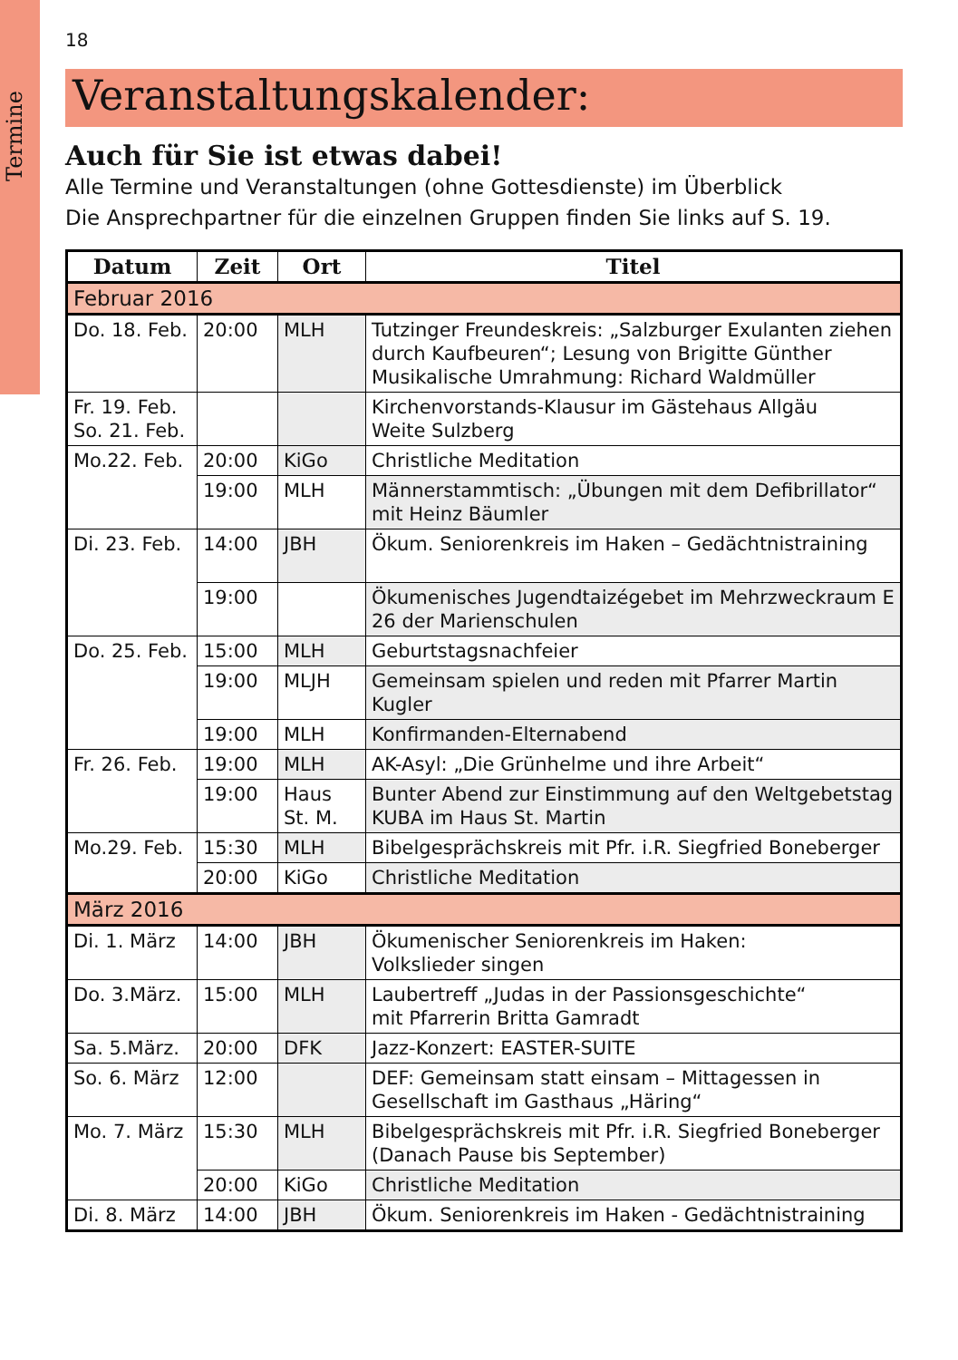Termine
18
Veranstaltungskalender:
Auch für Sie ist etwas dabei!
Alle Termine und Veranstaltungen (ohne Gottesdienste) im Überblick
Die Ansprechpartner für die einzelnen Gruppen finden Sie links auf S. 19.
| Datum | Zeit | Ort | Titel |
| --- | --- | --- | --- |
| Februar 2016 | | | |
| Do. 18. Feb. | 20:00 | MLH | Tutzinger Freundeskreis: „Salzburger Exulanten ziehen durch Kaufbeuren“; Lesung von Brigitte Günther Musikalische Umrahmung: Richard Waldmüller |
| Fr. 19. Feb. So. 21. Feb. | | | Kirchenvorstands-Klausur im Gästehaus Allgäu Weite Sulzberg |
| Mo.22. Feb. | 20:00 | KiGo | Christliche Meditation |
| | 19:00 | MLH | Männerstammtisch: „Übungen mit dem Defibrillator“ mit Heinz Bäumler |
| Di. 23. Feb. | 14:00 | JBH | Ökum. Seniorenkreis im Haken – Gedächtnistraining |
| | 19:00 | | Ökumenisches Jugendtaizégebet im Mehrzweckraum E 26 der Marienschulen |
| Do. 25. Feb. | 15:00 | MLH | Geburtstagsnachfeier |
| | 19:00 | MLJH | Gemeinsam spielen und reden mit Pfarrer Martin Kugler |
| | 19:00 | MLH | Konfirmanden-Elternabend |
| Fr. 26. Feb. | 19:00 | MLH | AK-Asyl: „Die Grünhelme und ihre Arbeit“ |
| | 19:00 | Haus St. M. | Bunter Abend zur Einstimmung auf den Weltgebetstag KUBA im Haus St. Martin |
| Mo.29. Feb. | 15:30 | MLH | Bibelgesprächskreis mit Pfr. i.R. Siegfried Boneberger |
| | 20:00 | KiGo | Christliche Meditation |
| März 2016 | | | |
| Di. 1. März | 14:00 | JBH | Ökumenischer Seniorenkreis im Haken: Volkslieder singen |
| Do. 3.März. | 15:00 | MLH | Laubertreff „Judas in der Passionsgeschichte“ mit Pfarrerin Britta Gamradt |
| Sa. 5.März. | 20:00 | DFK | Jazz-Konzert: EASTER-SUITE |
| So. 6. März | 12:00 | | DEF: Gemeinsam statt einsam – Mittagessen in Gesellschaft im Gasthaus „Häring“ |
| Mo. 7. März | 15:30 | MLH | Bibelgesprächskreis mit Pfr. i.R. Siegfried Boneberger (Danach Pause bis September) |
| | 20:00 | KiGo | Christliche Meditation |
| Di. 8. März | 14:00 | JBH | Ökum. Seniorenkreis im Haken - Gedächtnistraining |